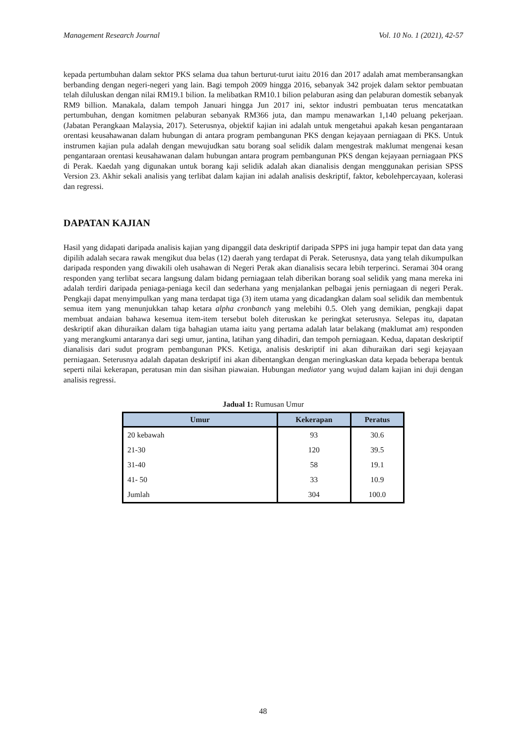Management Research Journal Vol. 10 No. 1 (2021), 42-57
kepada pertumbuhan dalam sektor PKS selama dua tahun berturut-turut iaitu 2016 dan 2017 adalah amat memberansangkan berbanding dengan negeri-negeri yang lain. Bagi tempoh 2009 hingga 2016, sebanyak 342 projek dalam sektor pembuatan telah diluluskan dengan nilai RM19.1 bilion. Ia melibatkan RM10.1 bilion pelaburan asing dan pelaburan domestik sebanyak RM9 billion. Manakala, dalam tempoh Januari hingga Jun 2017 ini, sektor industri pembuatan terus mencatatkan pertumbuhan, dengan komitmen pelaburan sebanyak RM366 juta, dan mampu menawarkan 1,140 peluang pekerjaan. (Jabatan Perangkaan Malaysia, 2017). Seterusnya, objektif kajian ini adalah untuk mengetahui apakah kesan pengantaraan orentasi keusahawanan dalam hubungan di antara program pembangunan PKS dengan kejayaan perniagaan di PKS. Untuk instrumen kajian pula adalah dengan mewujudkan satu borang soal selidik dalam mengestrak maklumat mengenai kesan pengantaraan orentasi keusahawanan dalam hubungan antara program pembangunan PKS dengan kejayaan perniagaan PKS di Perak. Kaedah yang digunakan untuk borang kaji selidik adalah akan dianalisis dengan menggunakan perisian SPSS Version 23. Akhir sekali analisis yang terlibat dalam kajian ini adalah analisis deskriptif, faktor, kebolehpercayaan, kolerasi dan regressi.
DAPATAN KAJIAN
Hasil yang didapati daripada analisis kajian yang dipanggil data deskriptif daripada SPPS ini juga hampir tepat dan data yang dipilih adalah secara rawak mengikut dua belas (12) daerah yang terdapat di Perak. Seterusnya, data yang telah dikumpulkan daripada responden yang diwakili oleh usahawan di Negeri Perak akan dianalisis secara lebih terperinci. Seramai 304 orang responden yang terlibat secara langsung dalam bidang perniagaan telah diberikan borang soal selidik yang mana mereka ini adalah terdiri daripada peniaga-peniaga kecil dan sederhana yang menjalankan pelbagai jenis perniagaan di negeri Perak. Pengkaji dapat menyimpulkan yang mana terdapat tiga (3) item utama yang dicadangkan dalam soal selidik dan membentuk semua item yang menunjukkan tahap ketara alpha cronbanch yang melebihi 0.5. Oleh yang demikian, pengkaji dapat membuat andaian bahawa kesemua item-item tersebut boleh diteruskan ke peringkat seterusnya. Selepas itu, dapatan deskriptif akan dihuraikan dalam tiga bahagian utama iaitu yang pertama adalah latar belakang (maklumat am) responden yang merangkumi antaranya dari segi umur, jantina, latihan yang dihadiri, dan tempoh perniagaan. Kedua, dapatan deskriptif dianalisis dari sudut program pembangunan PKS. Ketiga, analisis deskriptif ini akan dihuraikan dari segi kejayaan perniagaan. Seterusnya adalah dapatan deskriptif ini akan dibentangkan dengan meringkaskan data kepada beberapa bentuk seperti nilai kekerapan, peratusan min dan sisihan piawaian. Hubungan mediator yang wujud dalam kajian ini duji dengan analisis regressi.
Jadual 1: Rumusan Umur
| Umur | Kekerapan | Peratus |
| --- | --- | --- |
| 20 kebawah | 93 | 30.6 |
| 21-30 | 120 | 39.5 |
| 31-40 | 58 | 19.1 |
| 41- 50 | 33 | 10.9 |
| Jumlah | 304 | 100.0 |
48